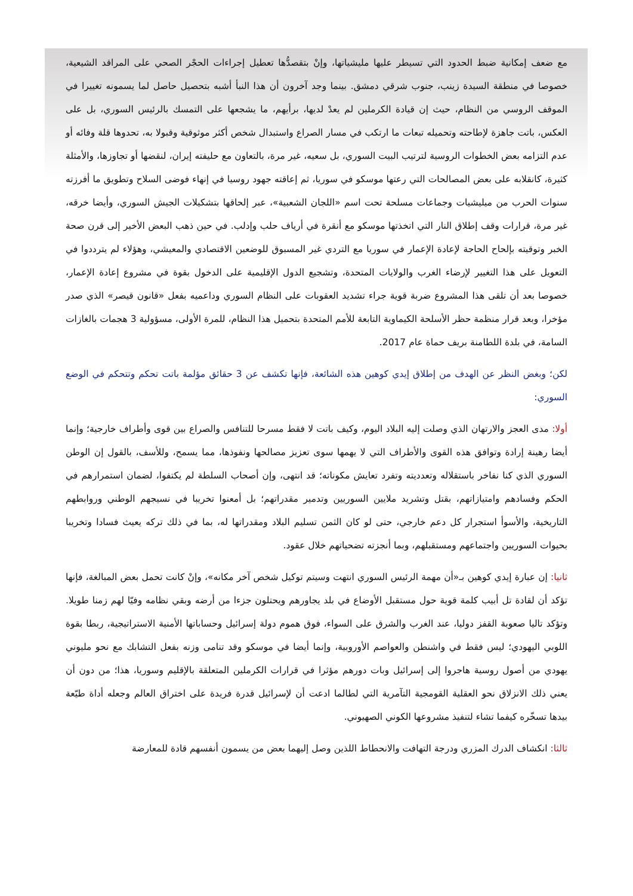مع ضعف إمكانية ضبط الحدود التي تسيطر عليها مليشياتها، وإنْ بتقصدُّها تعطيل إجراءات الحجْر الصحي على المراقد الشيعية، خصوصا في منطقة السيدة زينب، جنوب شرقي دمشق. بينما وجد آخرون أن هذا النبأ أشبه بتحصيل حاصل لما يسمونه تغييرا في الموقف الروسي من النظام، حيث إن قيادة الكرملين لم يعدْ لديها، برأيهم، ما يشجعها على التمسك بالرئيس السوري، بل على العكس، باتت جاهزة لإطاحته وتحميله تبعات ما ارتكب في مسار الصراع واستبدال شخص أكثر موثوقية وقبولا به، تحدوها قلة وفائه أو عدم التزامه بعض الخطوات الروسية لترتيب البيت السوري، بل سعيه، غير مرة، بالتعاون مع حليفته إيران، لنقضها أو تجاوزها، والأمثلة كثيرة، كانقلابه على بعض المصالحات التي رعتها موسكو في سوريا، ثم إعاقته جهود روسيا في إنهاء فوضى السلاح وتطويق ما أفرزته سنوات الحرب من ميليشيات وجماعات مسلحة تحت اسم «اللجان الشعبية»، عبر إلحاقها بتشكيلات الجيش السوري، وأيضا خرقه، غير مرة، قرارات وقف إطلاق النار التي اتخذتها موسكو مع أنقرة في أرياف حلب وإدلب. في حين ذهب البعض الأخير إلى قرن صحة الخبر وتوقيته بإلحاح الحاجة لإعادة الإعمار في سوريا مع التردي غير المسبوق للوضعين الاقتصادي والمعيشي، وهؤلاء لم يترددوا في التعويل على هذا التغيير لإرضاء الغرب والولايات المتحدة، وتشجيع الدول الإقليمية على الدخول بقوة في مشروع إعادة الإعمار، خصوصا بعد أن تلقى هذا المشروع ضربة قوية جراء تشديد العقوبات على النظام السوري وداعميه بفعل «قانون قيصر» الذي صدر مؤخرا، وبعد قرار منظمة حظر الأسلحة الكيماوية التابعة للأمم المتحدة بتحميل هذا النظام، للمرة الأولى، مسؤولية 3 هجمات بالغازات السامة، في بلدة اللطامنة بريف حماة عام 2017.
لكن؛ وبغض النظر عن الهدف من إطلاق إيدي كوهين هذه الشائعة، فإنها تكشف عن 3 حقائق مؤلمة باتت تحكم وتتحكم في الوضع السوري:
أولا: مدى العجز والارتهان الذي وصلت إليه البلاد اليوم، وكيف باتت لا فقط مسرحا للتنافس والصراع بين قوى وأطراف خارجية؛ وإنما أيضا رهينة إرادة وتوافق هذه القوى والأطراف التي لا يهمها سوى تعزيز مصالحها ونفوذها، مما يسمح، وللأسف، بالقول إن الوطن السوري الذي كنا نفاخر باستقلاله وتعدديته وتفرد تعايش مكوناته؛ قد انتهى، وإن أصحاب السلطة لم يكتفوا، لضمان استمرارهم في الحكم وفسادهم وامتيازاتهم، بقتل وتشريد ملايين السوريين وتدمير مقدراتهم؛ بل أمعنوا تخريبا في نسيجهم الوطني وروابطهم التاريخية، والأسوأ استجرار كل دعم خارجي، حتى لو كان الثمن تسليم البلاد ومقدراتها له، بما في ذلك تركه يعيث فسادا وتخريبا بحيوات السوريين واجتماعهم ومستقبلهم، وبما أنجزته تضحياتهم خلال عقود.
ثانيا: إن عبارة إيدي كوهين بـ«أن مهمة الرئيس السوري انتهت وسيتم توكيل شخص آخر مكانه»، وإنْ كانت تحمل بعض المبالغة، فإنها تؤكد أن لقادة تل أبيب كلمة قوية حول مستقبل الأوضاع في بلد يجاورهم ويحتلون جزءا من أرضه وبقي نظامه وفيّا لهم زمنا طويلا. وتؤكد تاليا صعوبة القفز دوليا، عند الغرب والشرق على السواء، فوق هموم دولة إسرائيل وحساباتها الأمنية الاستراتيجية، ربطا بقوة اللوبي اليهودي؛ ليس فقط في واشنطن والعواصم الأوروبية، وإنما أيضا في موسكو وقد تنامى وزنه بفعل التشابك مع نحو مليوني يهودي من أصول روسية هاجروا إلى إسرائيل وبات دورهم مؤثرا في قرارات الكرملين المتعلقة بالإقليم وسوريا، هذا؛ من دون أن يعني ذلك الانزلاق نحو العقلية القومجية التآمرية التي لطالما ادعت أن لإسرائيل قدرة فريدة على اختراق العالم وجعله أداة طيّعة بيدها تسخّره كيفما تشاء لتنفيذ مشروعها الكوني الصهيوني.
ثالثا: انكشاف الدرك المزري ودرجة التهافت والانحطاط اللذين وصل إليهما بعض من يسمون أنفسهم قادة للمعارضة